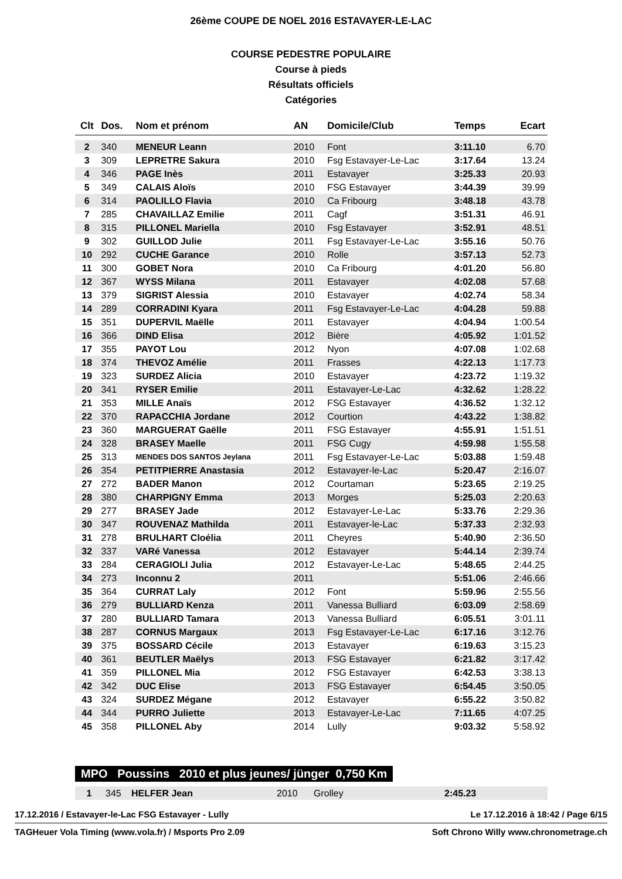26ème COUPE DE NOEL 2016 ESTAVAYER-LE-LAC
COURSE PEDESTRE POPULAIRE
Course à pieds
Résultats officiels
Catégories
| Clt | Dos. | Nom et prénom | AN | Domicile/Club | Temps | Ecart |
| --- | --- | --- | --- | --- | --- | --- |
| 2 | 340 | MENEUR Leann | 2010 | Font | 3:11.10 | 6.70 |
| 3 | 309 | LEPRETRE Sakura | 2010 | Fsg Estavayer-Le-Lac | 3:17.64 | 13.24 |
| 4 | 346 | PAGE Inès | 2011 | Estavayer | 3:25.33 | 20.93 |
| 5 | 349 | CALAIS Aloïs | 2010 | FSG Estavayer | 3:44.39 | 39.99 |
| 6 | 314 | PAOLILLO Flavia | 2010 | Ca Fribourg | 3:48.18 | 43.78 |
| 7 | 285 | CHAVAILLAZ Emilie | 2011 | Cagf | 3:51.31 | 46.91 |
| 8 | 315 | PILLONEL Mariella | 2010 | Fsg Estavayer | 3:52.91 | 48.51 |
| 9 | 302 | GUILLOD Julie | 2011 | Fsg Estavayer-Le-Lac | 3:55.16 | 50.76 |
| 10 | 292 | CUCHE Garance | 2010 | Rolle | 3:57.13 | 52.73 |
| 11 | 300 | GOBET Nora | 2010 | Ca Fribourg | 4:01.20 | 56.80 |
| 12 | 367 | WYSS Milana | 2011 | Estavayer | 4:02.08 | 57.68 |
| 13 | 379 | SIGRIST Alessia | 2010 | Estavayer | 4:02.74 | 58.34 |
| 14 | 289 | CORRADINI Kyara | 2011 | Fsg Estavayer-Le-Lac | 4:04.28 | 59.88 |
| 15 | 351 | DUPERVIL Maëlle | 2011 | Estavayer | 4:04.94 | 1:00.54 |
| 16 | 366 | DIND Elisa | 2012 | Bière | 4:05.92 | 1:01.52 |
| 17 | 355 | PAYOT Lou | 2012 | Nyon | 4:07.08 | 1:02.68 |
| 18 | 374 | THEVOZ Amélie | 2011 | Frasses | 4:22.13 | 1:17.73 |
| 19 | 323 | SURDEZ Alicia | 2010 | Estavayer | 4:23.72 | 1:19.32 |
| 20 | 341 | RYSER Emilie | 2011 | Estavayer-Le-Lac | 4:32.62 | 1:28.22 |
| 21 | 353 | MILLE Anaïs | 2012 | FSG Estavayer | 4:36.52 | 1:32.12 |
| 22 | 370 | RAPACCHIA Jordane | 2012 | Courtion | 4:43.22 | 1:38.82 |
| 23 | 360 | MARGUERAT Gaëlle | 2011 | FSG Estavayer | 4:55.91 | 1:51.51 |
| 24 | 328 | BRASEY Maelle | 2011 | FSG Cugy | 4:59.98 | 1:55.58 |
| 25 | 313 | MENDES DOS SANTOS Jeylana | 2011 | Fsg Estavayer-Le-Lac | 5:03.88 | 1:59.48 |
| 26 | 354 | PETITPIERRE Anastasia | 2012 | Estavayer-le-Lac | 5:20.47 | 2:16.07 |
| 27 | 272 | BADER Manon | 2012 | Courtaman | 5:23.65 | 2:19.25 |
| 28 | 380 | CHARPIGNY Emma | 2013 | Morges | 5:25.03 | 2:20.63 |
| 29 | 277 | BRASEY Jade | 2012 | Estavayer-Le-Lac | 5:33.76 | 2:29.36 |
| 30 | 347 | ROUVENAZ Mathilda | 2011 | Estavayer-le-Lac | 5:37.33 | 2:32.93 |
| 31 | 278 | BRULHART Cloélia | 2011 | Cheyres | 5:40.90 | 2:36.50 |
| 32 | 337 | VARé Vanessa | 2012 | Estavayer | 5:44.14 | 2:39.74 |
| 33 | 284 | CERAGIOLI Julia | 2012 | Estavayer-Le-Lac | 5:48.65 | 2:44.25 |
| 34 | 273 | Inconnu 2 | 2011 | | 5:51.06 | 2:46.66 |
| 35 | 364 | CURRAT Laly | 2012 | Font | 5:59.96 | 2:55.56 |
| 36 | 279 | BULLIARD Kenza | 2011 | Vanessa Bulliard | 6:03.09 | 2:58.69 |
| 37 | 280 | BULLIARD Tamara | 2013 | Vanessa Bulliard | 6:05.51 | 3:01.11 |
| 38 | 287 | CORNUS Margaux | 2013 | Fsg Estavayer-Le-Lac | 6:17.16 | 3:12.76 |
| 39 | 375 | BOSSARD Cécile | 2013 | Estavayer | 6:19.63 | 3:15.23 |
| 40 | 361 | BEUTLER Maëlys | 2013 | FSG Estavayer | 6:21.82 | 3:17.42 |
| 41 | 359 | PILLONEL Mia | 2012 | FSG Estavayer | 6:42.53 | 3:38.13 |
| 42 | 342 | DUC Elise | 2013 | FSG Estavayer | 6:54.45 | 3:50.05 |
| 43 | 324 | SURDEZ Mégane | 2012 | Estavayer | 6:55.22 | 3:50.82 |
| 44 | 344 | PURRO Juliette | 2013 | Estavayer-Le-Lac | 7:11.65 | 4:07.25 |
| 45 | 358 | PILLONEL Aby | 2014 | Lully | 9:03.32 | 5:58.92 |
MPO Poussins 2010 et plus jeunes/ jünger 0,750 Km
| 1 | 345 | HELFER Jean | 2010 | Grolley | 2:45.23 | |
17.12.2016 / Estavayer-le-Lac FSG Estavayer - Lully Le 17.12.2016 à 18:42 / Page 6/15
TAGHeuer Vola Timing (www.vola.fr) / Msports Pro 2.09 Soft Chrono Willy www.chronometrage.ch